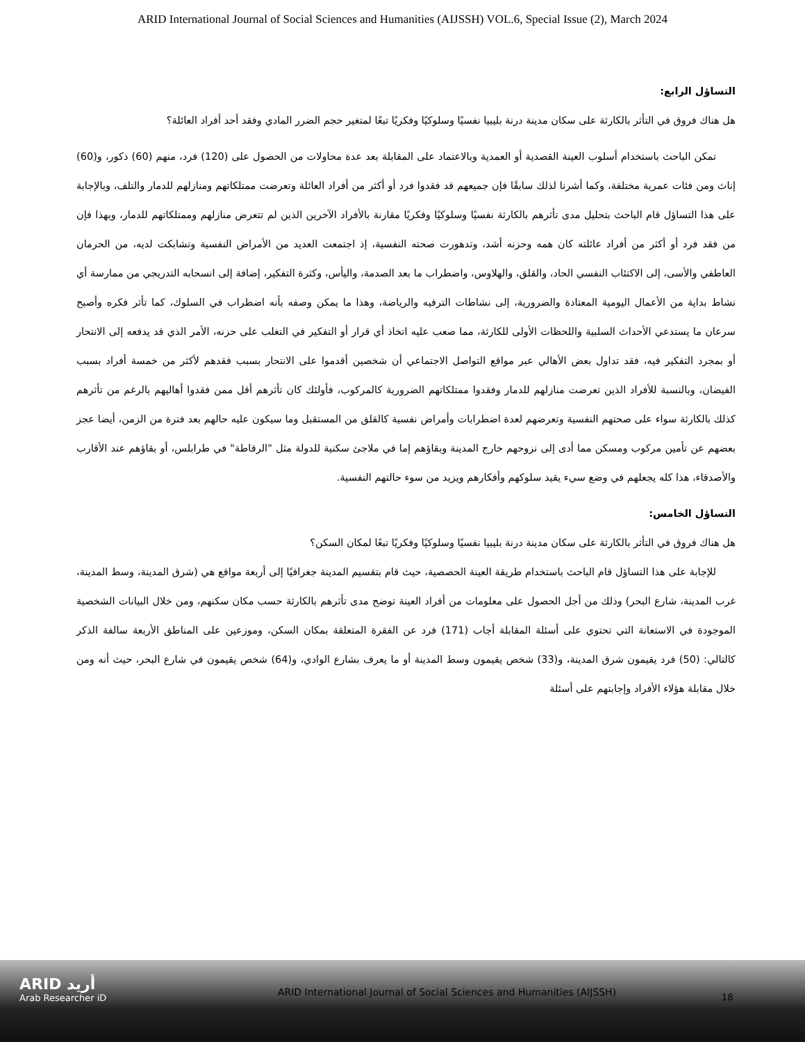ARID International Journal of Social Sciences and Humanities (AIJSSH) VOL.6, Special Issue (2), March 2024
التساؤل الرابع:
هل هناك فروق في التأثر بالكارثة على سكان مدينة درنة بليبيا نفسيًا وسلوكيًا وفكريًا تبعًا لمتغير حجم الضرر المادي وفقد أحد أفراد العائلة؟
تمكن الباحث باستخدام أسلوب العينة القصدية أو العمدية وبالاعتماد على المقابلة بعد عدة محاولات من الحصول على (120) فرد، منهم (60) ذكور، و(60) إناث ومن فئات عمرية مختلفة، وكما أشرنا لذلك سابقًا فإن جميعهم قد فقدوا فرد أو أكثر من أفراد العائلة وتعرضت ممتلكاتهم ومنازلهم للدمار والتلف، وبالإجابة على هذا التساؤل قام الباحث بتحليل مدى تأثرهم بالكارثة نفسيًا وسلوكيًا وفكريًا مقارنة بالأفراد الآخرين الذين لم تتعرض منازلهم وممتلكاتهم للدمار، وبهذا فإن من فقد فرد أو أكثر من أفراد عائلته كان همه وحزنه أشد، وتدهورت صحته النفسية، إذ اجتمعت العديد من الأمراض النفسية وتشابكت لديه، من الحرمان العاطفي والأسى، إلى الاكتئاب النفسي الحاد، والقلق، والهلاوس، واضطراب ما بعد الصدمة، واليأس، وكثرة التفكير، إضافة إلى انسحابه التدريجي من ممارسة أي نشاط بداية من الأعمال اليومية المعتادة والضرورية، إلى نشاطات الترفيه والرياضة، وهذا ما يمكن وصفه بأنه اضطراب في السلوك، كما تأثر فكره وأصبح سرعان ما يستدعي الأحداث السلبية واللحظات الأولى للكارثة، مما صعب عليه اتخاذ أي قرار أو التفكير في التغلب على حزنه، الأمر الذي قد يدفعه إلى الانتحار أو بمجرد التفكير فيه، فقد تداول بعض الأهالي عبر مواقع التواصل الاجتماعي أن شخصين أقدموا على الانتحار بسبب فقدهم لأكثر من خمسة أفراد بسبب الفيضان، وبالنسبة للأفراد الذين تعرضت منازلهم للدمار وفقدوا ممتلكاتهم الضرورية كالمركوب، فأولئك كان تأثرهم أقل ممن فقدوا أهاليهم بالرغم من تأثرهم كذلك بالكارثة سواء على صحتهم النفسية وتعرضهم لعدة اضطرابات وأمراض نفسية كالقلق من المستقبل وما سيكون عليه حالهم بعد فترة من الزمن، أيضا عجز بعضهم عن تأمين مركوب ومسكن مما أدى إلى نزوحهم خارج المدينة وبقاؤهم إما في ملاجئ سكنية للدولة مثل "الرقاطة" في طرابلس، أو بقاؤهم عند الأقارب والأصدقاء، هذا كله يجعلهم في وضع سيء يقيد سلوكهم وأفكارهم ويزيد من سوء حالتهم النفسية.
التساؤل الخامس:
هل هناك فروق في التأثر بالكارثة على سكان مدينة درنة بليبيا نفسيًا وسلوكيًا وفكريًا تبعًا لمكان السكن؟
للإجابة على هذا التساؤل قام الباحث باستخدام طريقة العينة الحصصية، حيث قام بتقسيم المدينة جغرافيًا إلى أربعة مواقع هي (شرق المدينة، وسط المدينة، غرب المدينة، شارع البحر) وذلك من أجل الحصول على معلومات من أفراد العينة توضح مدى تأثرهم بالكارثة حسب مكان سكنهم، ومن خلال البيانات الشخصية الموجودة في الاستعانة التي تحتوي على أسئلة المقابلة أجاب (171) فرد عن الفقرة المتعلقة بمكان السكن، وموزعين على المناطق الأربعة سالفة الذكر كالتالي: (50) فرد يقيمون شرق المدينة، و(33) شخص يقيمون وسط المدينة أو ما يعرف بشارع الوادي، و(64) شخص يقيمون في شارع البحر، حيث أنه ومن خلال مقابلة هؤلاء الأفراد وإجابتهم على أسئلة
ARID أريد
Arab Researcher iD
ARID International Journal of Social Sciences and Humanities (AIJSSH)
18